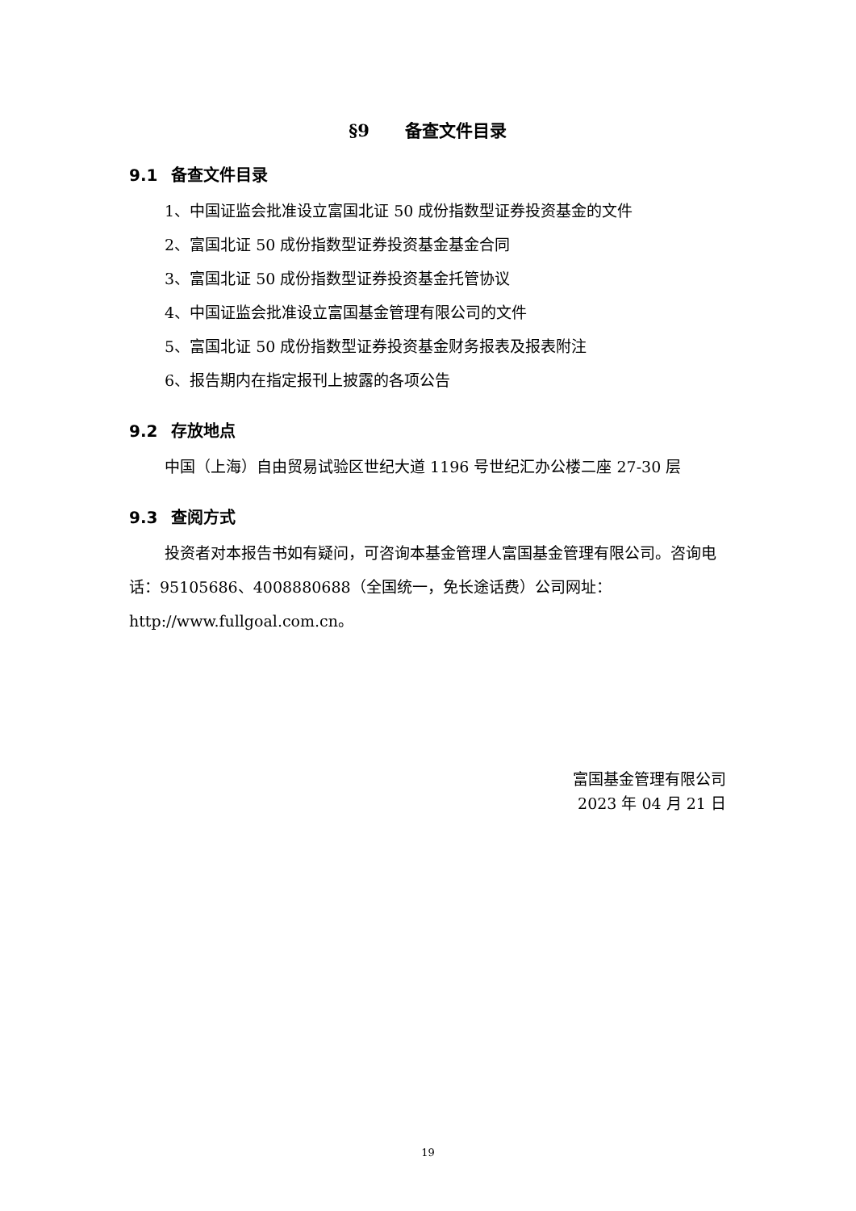§9 备查文件目录
9.1 备查文件目录
1、中国证监会批准设立富国北证 50 成份指数型证券投资基金的文件
2、富国北证 50 成份指数型证券投资基金基金合同
3、富国北证 50 成份指数型证券投资基金托管协议
4、中国证监会批准设立富国基金管理有限公司的文件
5、富国北证 50 成份指数型证券投资基金财务报表及报表附注
6、报告期内在指定报刊上披露的各项公告
9.2 存放地点
中国（上海）自由贸易试验区世纪大道 1196 号世纪汇办公楼二座 27-30 层
9.3 查阅方式
投资者对本报告书如有疑问，可咨询本基金管理人富国基金管理有限公司。咨询电话：95105686、4008880688（全国统一，免长途话费）公司网址：http://www.fullgoal.com.cn。
富国基金管理有限公司
2023 年 04 月 21 日
19